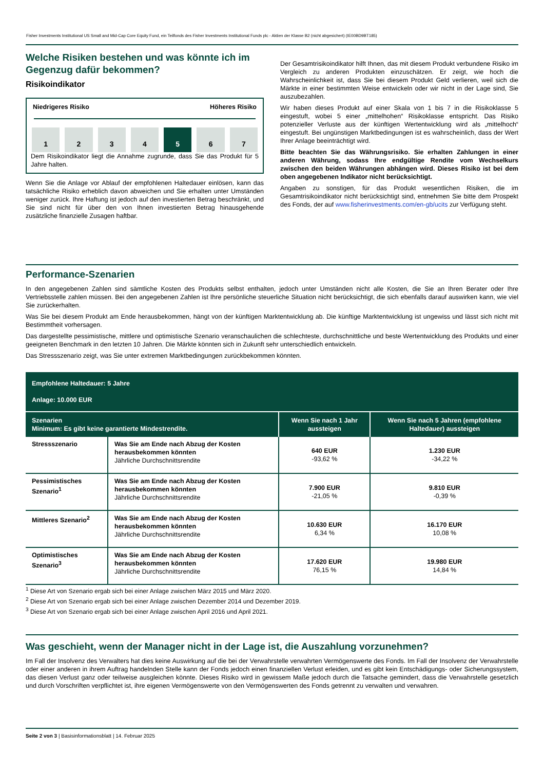Fisher Investments Institutional US Small and Mid-Cap Core Equity Fund, ein Teilfonds des Fisher Investments Institutional Funds plc - Aktien der Klasse B2 (nicht abgesichert) (IE00BD9BT185)
Welche Risiken bestehen und was könnte ich im Gegenzug dafür bekommen?
Risikoindikator
Niedrigeres Risiko Höheres Risiko
1 2 3 4 5 6 7
Dem Risikoindikator liegt die Annahme zugrunde, dass Sie das Produkt für 5 Jahre halten.
Wenn Sie die Anlage vor Ablauf der empfohlenen Haltedauer einlösen, kann das tatsächliche Risiko erheblich davon abweichen und Sie erhalten unter Umständen weniger zurück. Ihre Haftung ist jedoch auf den investierten Betrag beschränkt, und Sie sind nicht für über den von Ihnen investierten Betrag hinausgehende zusätzliche finanzielle Zusagen haftbar.
Der Gesamtrisikoindikator hilft Ihnen, das mit diesem Produkt verbundene Risiko im Vergleich zu anderen Produkten einzuschätzen. Er zeigt, wie hoch die Wahrscheinlichkeit ist, dass Sie bei diesem Produkt Geld verlieren, weil sich die Märkte in einer bestimmten Weise entwickeln oder wir nicht in der Lage sind, Sie auszubezahlen.
Wir haben dieses Produkt auf einer Skala von 1 bis 7 in die Risikoklasse 5 eingestuft, wobei 5 einer „mittelhohen“ Risikoklasse entspricht. Das Risiko potenzieller Verluste aus der künftigen Wertentwicklung wird als „mittelhoch“ eingestuft. Bei ungünstigen Marktbedingungen ist es wahrscheinlich, dass der Wert Ihrer Anlage beeinträchtigt wird.
Bitte beachten Sie das Währungsrisiko. Sie erhalten Zahlungen in einer anderen Währung, sodass Ihre endgültige Rendite vom Wechselkurs zwischen den beiden Währungen abhängen wird. Dieses Risiko ist bei dem oben angegebenen Indikator nicht berücksichtigt.
Angaben zu sonstigen, für das Produkt wesentlichen Risiken, die im Gesamtrisikoindikator nicht berücksichtigt sind, entnehmen Sie bitte dem Prospekt des Fonds, der auf www.fisherinvestments.com/en-gb/ucits zur Verfügung steht.
Performance-Szenarien
In den angegebenen Zahlen sind sämtliche Kosten des Produkts selbst enthalten, jedoch unter Umständen nicht alle Kosten, die Sie an Ihren Berater oder Ihre Vertriebsstelle zahlen müssen. Bei den angegebenen Zahlen ist Ihre persönliche steuerliche Situation nicht berücksichtigt, die sich ebenfalls darauf auswirken kann, wie viel Sie zurückerhalten.
Was Sie bei diesem Produkt am Ende herausbekommen, hängt von der künftigen Marktentwicklung ab. Die künftige Marktentwicklung ist ungewiss und lässt sich nicht mit Bestimmtheit vorhersagen.
Das dargestellte pessimistische, mittlere und optimistische Szenario veranschaulichen die schlechteste, durchschnittliche und beste Wertentwicklung des Produkts und einer geeigneten Benchmark in den letzten 10 Jahren. Die Märkte könnten sich in Zukunft sehr unterschiedlich entwickeln.
Das Stressszenario zeigt, was Sie unter extremen Marktbedingungen zurückbekommen könnten.
| Empfohlene Haltedauer: 5 Jahre Anlage: 10.000 EUR | | | |
| --- | --- | --- | --- |
| Szenarien Minimum: Es gibt keine garantierte Mindestrendite. | | Wenn Sie nach 1 Jahr aussteigen | Wenn Sie nach 5 Jahren (empfohlene Haltedauer) aussteigen |
| Stressszenario | Was Sie am Ende nach Abzug der Kosten herausbekommen könnten Jährliche Durchschnittsrendite | 640 EUR -93,62 % | 1.230 EUR -34,22 % |
| Pessimistisches Szenario<sup>1</sup> | Was Sie am Ende nach Abzug der Kosten herausbekommen könnten Jährliche Durchschnittsrendite | 7.900 EUR -21,05 % | 9.810 EUR -0,39 % |
| Mittleres Szenario<sup>2</sup> | Was Sie am Ende nach Abzug der Kosten herausbekommen könnten Jährliche Durchschnittsrendite | 10.630 EUR 6,34 % | 16.170 EUR 10,08 % |
| Optimistisches Szenario<sup>3</sup> | Was Sie am Ende nach Abzug der Kosten herausbekommen könnten Jährliche Durchschnittsrendite | 17.620 EUR 76,15 % | 19.980 EUR 14,84 % |
<sup>1</sup> Diese Art von Szenario ergab sich bei einer Anlage zwischen März 2015 und März 2020.
<sup>2</sup> Diese Art von Szenario ergab sich bei einer Anlage zwischen Dezember 2014 und Dezember 2019.
<sup>3</sup> Diese Art von Szenario ergab sich bei einer Anlage zwischen April 2016 und April 2021.
Was geschieht, wenn der Manager nicht in der Lage ist, die Auszahlung vorzunehmen?
Im Fall der Insolvenz des Verwalters hat dies keine Auswirkung auf die bei der Verwahrstelle verwahrten Vermögenswerte des Fonds. Im Fall der Insolvenz der Verwahrstelle oder einer anderen in ihrem Auftrag handelnden Stelle kann der Fonds jedoch einen finanziellen Verlust erleiden, und es gibt kein Entschädigungs- oder Sicherungssystem, das diesen Verlust ganz oder teilweise ausgleichen könnte. Dieses Risiko wird in gewissem Maße jedoch durch die Tatsache gemindert, dass die Verwahrstelle gesetzlich und durch Vorschriften verpflichtet ist, ihre eigenen Vermögenswerte von den Vermögenswerten des Fonds getrennt zu verwalten und verwahren.
Seite 2 von 3 | Basisinformationsblatt | 14. Februar 2025